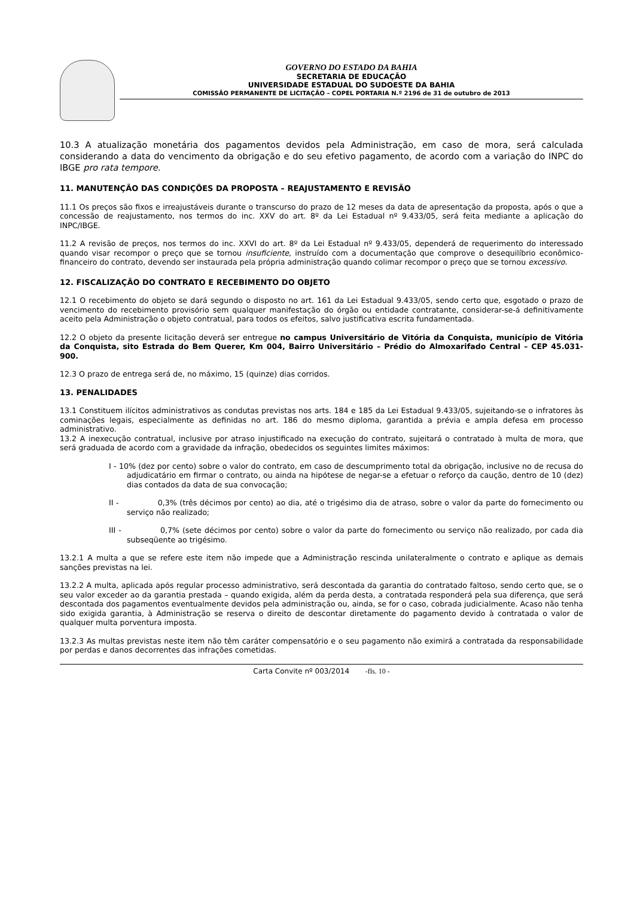GOVERNO DO ESTADO DA BAHIA
SECRETARIA DE EDUCAÇÃO
UNIVERSIDADE ESTADUAL DO SUDOESTE DA BAHIA
COMISSÃO PERMANENTE DE LICITAÇÃO – COPEL PORTARIA N.º 2196 de 31 de outubro de 2013
10.3 A atualização monetária dos pagamentos devidos pela Administração, em caso de mora, será calculada considerando a data do vencimento da obrigação e do seu efetivo pagamento, de acordo com a variação do INPC do IBGE pro rata tempore.
11. MANUTENÇÃO DAS CONDIÇÕES DA PROPOSTA – REAJUSTAMENTO E REVISÃO
11.1 Os preços são fixos e irreajustáveis durante o transcurso do prazo de 12 meses da data de apresentação da proposta, após o que a concessão de reajustamento, nos termos do inc. XXV do art. 8º da Lei Estadual nº 9.433/05, será feita mediante a aplicação do INPC/IBGE.
11.2 A revisão de preços, nos termos do inc. XXVI do art. 8º da Lei Estadual nº 9.433/05, dependerá de requerimento do interessado quando visar recompor o preço que se tornou insuficiente, instruído com a documentação que comprove o desequilíbrio econômico-financeiro do contrato, devendo ser instaurada pela própria administração quando colimar recompor o preço que se tornou excessivo.
12. FISCALIZAÇÃO DO CONTRATO E RECEBIMENTO DO OBJETO
12.1 O recebimento do objeto se dará segundo o disposto no art. 161 da Lei Estadual 9.433/05, sendo certo que, esgotado o prazo de vencimento do recebimento provisório sem qualquer manifestação do órgão ou entidade contratante, considerar-se-á definitivamente aceito pela Administração o objeto contratual, para todos os efeitos, salvo justificativa escrita fundamentada.
12.2 O objeto da presente licitação deverá ser entregue no campus Universitário de Vitória da Conquista, município de Vitória da Conquista, sito Estrada do Bem Querer, Km 004, Bairro Universitário – Prédio do Almoxarifado Central – CEP 45.031-900.
12.3 O prazo de entrega será de, no máximo, 15 (quinze) dias corridos.
13. PENALIDADES
13.1 Constituem ilícitos administrativos as condutas previstas nos arts. 184 e 185 da Lei Estadual 9.433/05, sujeitando-se o infratores às cominações legais, especialmente as definidas no art. 186 do mesmo diploma, garantida a prévia e ampla defesa em processo administrativo.
13.2 A inexecução contratual, inclusive por atraso injustificado na execução do contrato, sujeitará o contratado à multa de mora, que será graduada de acordo com a gravidade da infração, obedecidos os seguintes limites máximos:
I - 10% (dez por cento) sobre o valor do contrato, em caso de descumprimento total da obrigação, inclusive no de recusa do adjudicatário em firmar o contrato, ou ainda na hipótese de negar-se a efetuar o reforço da caução, dentro de 10 (dez) dias contados da data de sua convocação;
II - 0,3% (três décimos por cento) ao dia, até o trigésimo dia de atraso, sobre o valor da parte do fornecimento ou serviço não realizado;
III - 0,7% (sete décimos por cento) sobre o valor da parte do fornecimento ou serviço não realizado, por cada dia subseqüente ao trigésimo.
13.2.1 A multa a que se refere este item não impede que a Administração rescinda unilateralmente o contrato e aplique as demais sanções previstas na lei.
13.2.2 A multa, aplicada após regular processo administrativo, será descontada da garantia do contratado faltoso, sendo certo que, se o seu valor exceder ao da garantia prestada – quando exigida, além da perda desta, a contratada responderá pela sua diferença, que será descontada dos pagamentos eventualmente devidos pela administração ou, ainda, se for o caso, cobrada judicialmente. Acaso não tenha sido exigida garantia, à Administração se reserva o direito de descontar diretamente do pagamento devido à contratada o valor de qualquer multa porventura imposta.
13.2.3 As multas previstas neste item não têm caráter compensatório e o seu pagamento não eximirá a contratada da responsabilidade por perdas e danos decorrentes das infrações cometidas.
Carta Convite nº 003/2014 -fls. 10 -